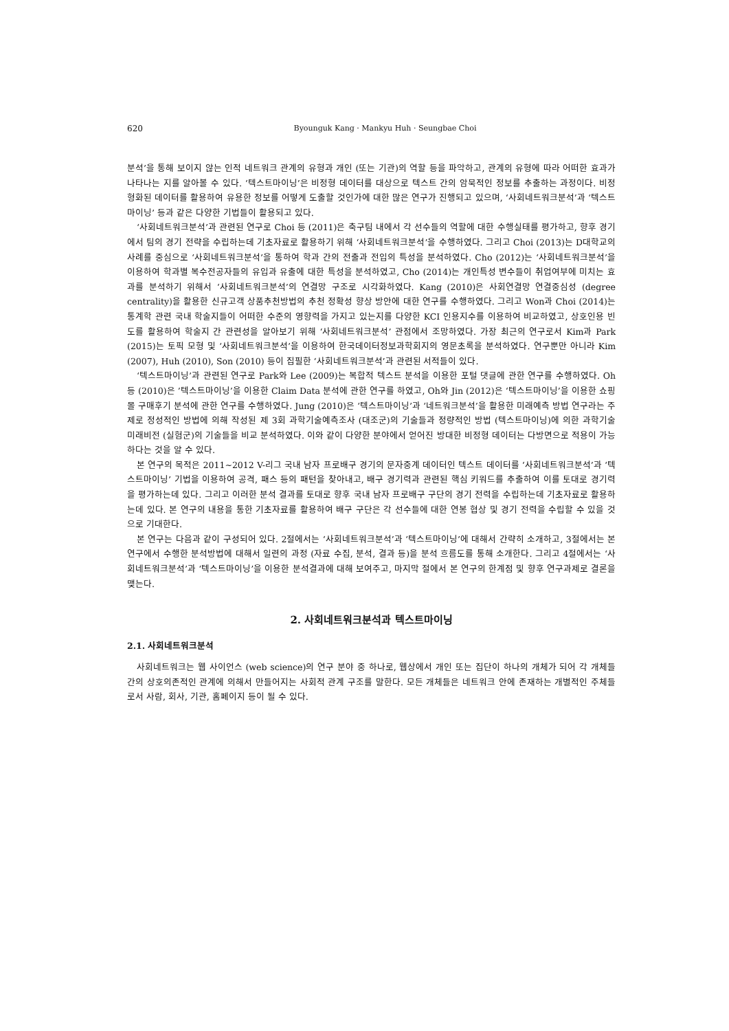620 Byounguk Kang · Mankyu Huh · Seungbae Choi
분석’을 통해 보이지 않는 인적 네트워크 관계의 유형과 개인 (또는 기관)의 역할 등을 파악하고, 관계의 유형에 따라 어떠한 효과가 나타나는 지를 알아볼 수 있다. ‘텍스트마이닝’은 비정형 데이터를 대상으로 텍스트 간의 암묵적인 정보를 추출하는 과정이다. 비정형화된 데이터를 활용하여 유용한 정보를 어떻게 도출할 것인가에 대한 많은 연구가 진행되고 있으며, ‘사회네트워크분석’과 ‘텍스트마이닝’ 등과 같은 다양한 기법들이 활용되고 있다.
‘사회네트워크분석’과 관련된 연구로 Choi 등 (2011)은 축구팀 내에서 각 선수들의 역할에 대한 수행실태를 평가하고, 향후 경기에서 팀의 경기 전략을 수립하는데 기초자료로 활용하기 위해 ‘사회네트워크분석’을 수행하였다. 그리고 Choi (2013)는 D대학교의 사례를 중심으로 ‘사회네트워크분석’을 통하여 학과 간의 전출과 전입의 특성을 분석하였다. Cho (2012)는 ‘사회네트워크분석’을 이용하여 학과별 복수전공자들의 유입과 유출에 대한 특성을 분석하였고, Cho (2014)는 개인특성 변수들이 취업여부에 미치는 효과를 분석하기 위해서 ‘사회네트워크분석’의 연결망 구조로 시각화하였다. Kang (2010)은 사회연결망 연결중심성 (degree centrality)을 활용한 신규고객 상품추천방법의 추천 정확성 향상 방안에 대한 연구를 수행하였다. 그리고 Won과 Choi (2014)는 통계학 관련 국내 학술지들이 어떠한 수준의 영향력을 가지고 있는지를 다양한 KCI 인용지수를 이용하여 비교하였고, 상호인용 빈도를 활용하여 학술지 간 관련성을 알아보기 위해 ‘사회네트워크분석’ 관점에서 조망하였다. 가장 최근의 연구로서 Kim과 Park (2015)는 토픽 모형 및 ‘사회네트워크분석’을 이용하여 한국데이터정보과학회지의 영문초록을 분석하였다. 연구뿐만 아니라 Kim (2007), Huh (2010), Son (2010) 등이 집필한 ‘사회네트워크분석’과 관련된 서적들이 있다.
‘텍스트마이닝’과 관련된 연구로 Park와 Lee (2009)는 복합적 텍스트 분석을 이용한 포털 댓글에 관한 연구를 수행하였다. Oh 등 (2010)은 ’텍스트마이닝’을 이용한 Claim Data 분석에 관한 연구를 하였고, Oh와 Jin (2012)은 ‘텍스트마이닝’을 이용한 쇼핑몰 구매후기 분석에 관한 연구를 수행하였다. Jung (2010)은 ‘텍스트마이닝’과 ‘네트워크분석’을 활용한 미래예측 방법 연구라는 주제로 정성적인 방법에 의해 작성된 제 3회 과학기술예측조사 (대조군)의 기술들과 정량적인 방법 (텍스트마이닝)에 의한 과학기술 미래비전 (실험군)의 기술들을 비교 분석하였다. 이와 같이 다양한 분야에서 얻어진 방대한 비정형 데이터는 다방면으로 적용이 가능하다는 것을 알 수 있다.
본 연구의 목적은 2011∼2012 V-리그 국내 남자 프로배구 경기의 문자중계 데이터인 텍스트 데이터를 ‘사회네트워크분석’과 ‘텍스트마이닝’ 기법을 이용하여 공격, 패스 등의 패턴을 찾아내고, 배구 경기력과 관련된 핵심 키워드를 추출하여 이를 토대로 경기력을 평가하는데 있다. 그리고 이러한 분석 결과를 토대로 향후 국내 남자 프로배구 구단의 경기 전력을 수립하는데 기초자료로 활용하는데 있다. 본 연구의 내용을 통한 기초자료를 활용하여 배구 구단은 각 선수들에 대한 연봉 협상 및 경기 전력을 수립할 수 있을 것으로 기대한다.
본 연구는 다음과 같이 구성되어 있다. 2절에서는 ‘사회네트워크분석’과 ‘텍스트마이닝’에 대해서 간략히 소개하고, 3절에서는 본 연구에서 수행한 분석방법에 대해서 일련의 과정 (자료 수집, 분석, 결과 등)을 분석 흐름도를 통해 소개한다. 그리고 4절에서는 ‘사회네트워크분석’과 ‘텍스트마이닝’을 이용한 분석결과에 대해 보여주고, 마지막 절에서 본 연구의 한계점 및 향후 연구과제로 결론을 맺는다.
2. 사회네트워크분석과 텍스트마이닝
2.1. 사회네트워크분석
사회네트워크는 웹 사이언스 (web science)의 연구 분야 중 하나로, 웹상에서 개인 또는 집단이 하나의 개체가 되어 각 개체들 간의 상호의존적인 관계에 의해서 만들어지는 사회적 관계 구조를 말한다. 모든 개체들은 네트워크 안에 존재하는 개별적인 주체들로서 사람, 회사, 기관, 홈페이지 등이 될 수 있다.